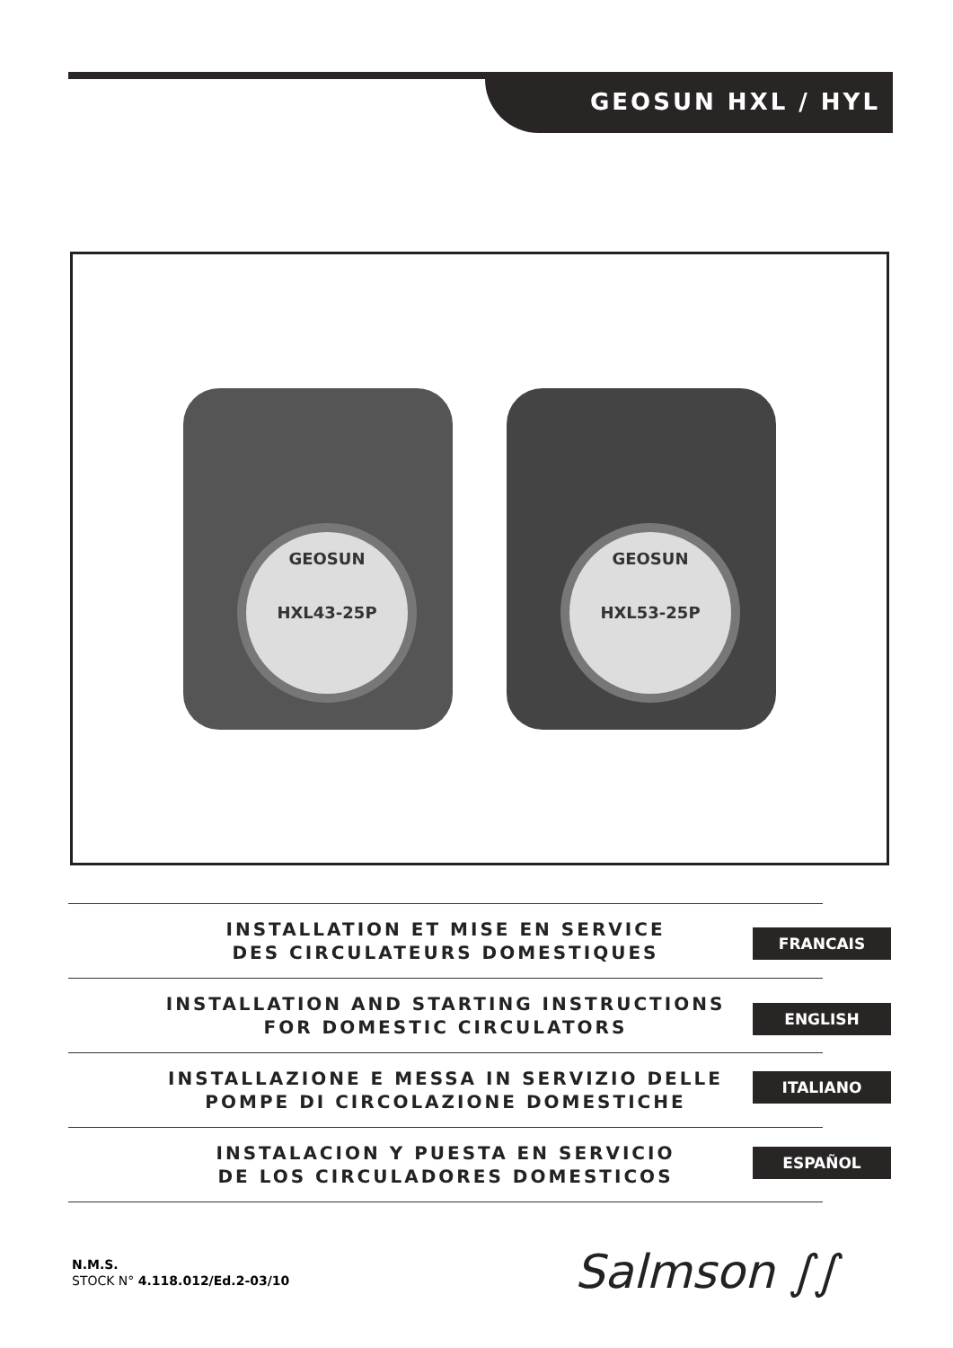GEOSUN HXL / HYL
GEOSUN
HXL43-25P
GEOSUN
HXL53-25P
INSTALLATION ET MISE EN SERVICE
DES CIRCULATEURS DOMESTIQUES
INSTALLATION AND STARTING INSTRUCTIONS
FOR DOMESTIC CIRCULATORS
INSTALLAZIONE E MESSA IN SERVIZIO DELLE
POMPE DI CIRCOLAZIONE DOMESTICHE
INSTALACION Y PUESTA EN SERVICIO
DE LOS CIRCULADORES DOMESTICOS
FRANCAIS
ENGLISH
ITALIANO
ESPAÑOL
N.M.S.
STOCK N° 4.118.012/Ed.2-03/10
Salmson ∫∫